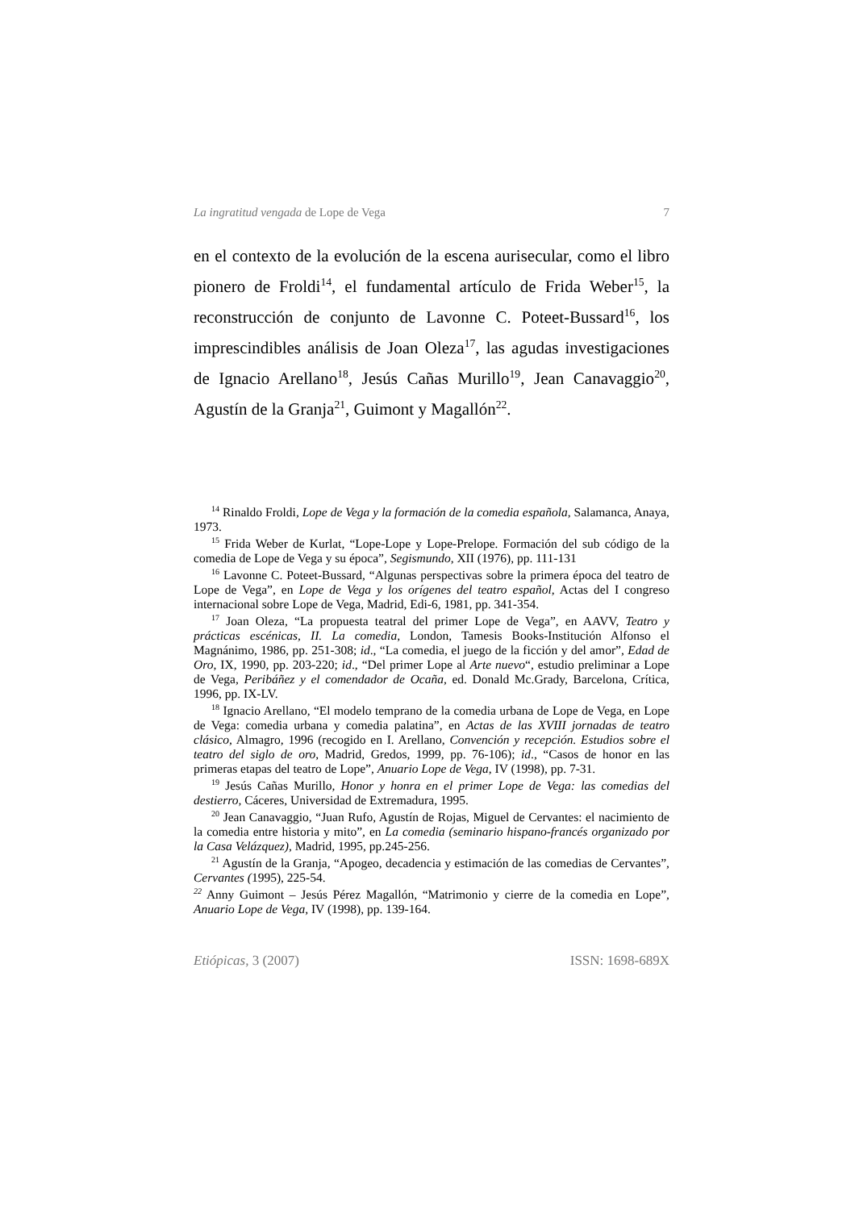La ingratitud vengada de Lope de Vega 7
en el contexto de la evolución de la escena aurisecular, como el libro pionero de Froldi<sup>14</sup>, el fundamental artículo de Frida Weber<sup>15</sup>, la reconstrucción de conjunto de Lavonne C. Poteet-Bussard<sup>16</sup>, los imprescindibles análisis de Joan Oleza<sup>17</sup>, las agudas investigaciones de Ignacio Arellano<sup>18</sup>, Jesús Cañas Murillo<sup>19</sup>, Jean Canavaggio<sup>20</sup>, Agustín de la Granja<sup>21</sup>, Guimont y Magallón<sup>22</sup>.
<sup>14</sup> Rinaldo Froldi, Lope de Vega y la formación de la comedia española, Salamanca, Anaya, 1973.
<sup>15</sup> Frida Weber de Kurlat, “Lope-Lope y Lope-Prelope. Formación del sub código de la comedia de Lope de Vega y su época”, Segismundo, XII (1976), pp. 111-131
<sup>16</sup> Lavonne C. Poteet-Bussard, “Algunas perspectivas sobre la primera época del teatro de Lope de Vega”, en Lope de Vega y los orígenes del teatro español, Actas del I congreso internacional sobre Lope de Vega, Madrid, Edi-6, 1981, pp. 341-354.
<sup>17</sup> Joan Oleza, “La propuesta teatral del primer Lope de Vega”, en AAVV, Teatro y prácticas escénicas, II. La comedia, London, Tamesis Books-Institución Alfonso el Magnánimo, 1986, pp. 251-308; id., “La comedia, el juego de la ficción y del amor”, Edad de Oro, IX, 1990, pp. 203-220; id., “Del primer Lope al Arte nuevo“, estudio preliminar a Lope de Vega, Peribáñez y el comendador de Ocaña, ed. Donald Mc.Grady, Barcelona, Crítica, 1996, pp. IX-LV.
<sup>18</sup> Ignacio Arellano, “El modelo temprano de la comedia urbana de Lope de Vega, en Lope de Vega: comedia urbana y comedia palatina”, en Actas de las XVIII jornadas de teatro clásico, Almagro, 1996 (recogido en I. Arellano, Convención y recepción. Estudios sobre el teatro del siglo de oro, Madrid, Gredos, 1999, pp. 76-106); id., “Casos de honor en las primeras etapas del teatro de Lope”, Anuario Lope de Vega, IV (1998), pp. 7-31.
<sup>19</sup> Jesús Cañas Murillo, Honor y honra en el primer Lope de Vega: las comedias del destierro, Cáceres, Universidad de Extremadura, 1995.
<sup>20</sup> Jean Canavaggio, “Juan Rufo, Agustín de Rojas, Miguel de Cervantes: el nacimiento de la comedia entre historia y mito”, en La comedia (seminario hispano-francés organizado por la Casa Velázquez), Madrid, 1995, pp.245-256.
<sup>21</sup> Agustín de la Granja, “Apogeo, decadencia y estimación de las comedias de Cervantes”, Cervantes (1995), 225-54.
<sup>22</sup> Anny Guimont – Jesús Pérez Magallón, “Matrimonio y cierre de la comedia en Lope”, Anuario Lope de Vega, IV (1998), pp. 139-164.
Etiópicas, 3 (2007) ISSN: 1698-689X